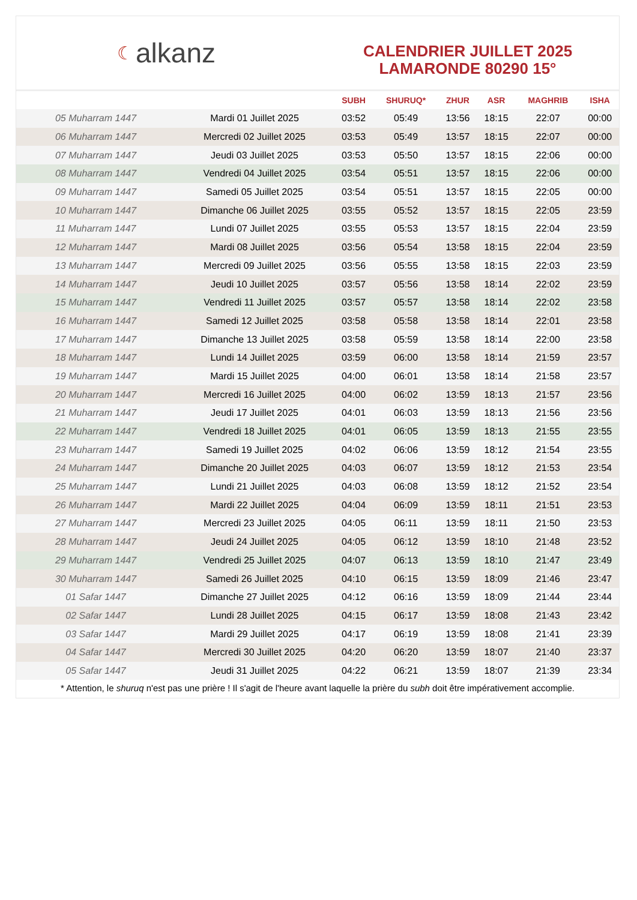☾ alkanz
CALENDRIER JUILLET 2025
LAMARONDE 80290 15°
| | | SUBH | SHURUQ* | ZHUR | ASR | MAGHRIB | ISHA |
| --- | --- | --- | --- | --- | --- | --- | --- |
| 05 Muharram 1447 | Mardi 01 Juillet 2025 | 03:52 | 05:49 | 13:56 | 18:15 | 22:07 | 00:00 |
| 06 Muharram 1447 | Mercredi 02 Juillet 2025 | 03:53 | 05:49 | 13:57 | 18:15 | 22:07 | 00:00 |
| 07 Muharram 1447 | Jeudi 03 Juillet 2025 | 03:53 | 05:50 | 13:57 | 18:15 | 22:06 | 00:00 |
| 08 Muharram 1447 | Vendredi 04 Juillet 2025 | 03:54 | 05:51 | 13:57 | 18:15 | 22:06 | 00:00 |
| 09 Muharram 1447 | Samedi 05 Juillet 2025 | 03:54 | 05:51 | 13:57 | 18:15 | 22:05 | 00:00 |
| 10 Muharram 1447 | Dimanche 06 Juillet 2025 | 03:55 | 05:52 | 13:57 | 18:15 | 22:05 | 23:59 |
| 11 Muharram 1447 | Lundi 07 Juillet 2025 | 03:55 | 05:53 | 13:57 | 18:15 | 22:04 | 23:59 |
| 12 Muharram 1447 | Mardi 08 Juillet 2025 | 03:56 | 05:54 | 13:58 | 18:15 | 22:04 | 23:59 |
| 13 Muharram 1447 | Mercredi 09 Juillet 2025 | 03:56 | 05:55 | 13:58 | 18:15 | 22:03 | 23:59 |
| 14 Muharram 1447 | Jeudi 10 Juillet 2025 | 03:57 | 05:56 | 13:58 | 18:14 | 22:02 | 23:59 |
| 15 Muharram 1447 | Vendredi 11 Juillet 2025 | 03:57 | 05:57 | 13:58 | 18:14 | 22:02 | 23:58 |
| 16 Muharram 1447 | Samedi 12 Juillet 2025 | 03:58 | 05:58 | 13:58 | 18:14 | 22:01 | 23:58 |
| 17 Muharram 1447 | Dimanche 13 Juillet 2025 | 03:58 | 05:59 | 13:58 | 18:14 | 22:00 | 23:58 |
| 18 Muharram 1447 | Lundi 14 Juillet 2025 | 03:59 | 06:00 | 13:58 | 18:14 | 21:59 | 23:57 |
| 19 Muharram 1447 | Mardi 15 Juillet 2025 | 04:00 | 06:01 | 13:58 | 18:14 | 21:58 | 23:57 |
| 20 Muharram 1447 | Mercredi 16 Juillet 2025 | 04:00 | 06:02 | 13:59 | 18:13 | 21:57 | 23:56 |
| 21 Muharram 1447 | Jeudi 17 Juillet 2025 | 04:01 | 06:03 | 13:59 | 18:13 | 21:56 | 23:56 |
| 22 Muharram 1447 | Vendredi 18 Juillet 2025 | 04:01 | 06:05 | 13:59 | 18:13 | 21:55 | 23:55 |
| 23 Muharram 1447 | Samedi 19 Juillet 2025 | 04:02 | 06:06 | 13:59 | 18:12 | 21:54 | 23:55 |
| 24 Muharram 1447 | Dimanche 20 Juillet 2025 | 04:03 | 06:07 | 13:59 | 18:12 | 21:53 | 23:54 |
| 25 Muharram 1447 | Lundi 21 Juillet 2025 | 04:03 | 06:08 | 13:59 | 18:12 | 21:52 | 23:54 |
| 26 Muharram 1447 | Mardi 22 Juillet 2025 | 04:04 | 06:09 | 13:59 | 18:11 | 21:51 | 23:53 |
| 27 Muharram 1447 | Mercredi 23 Juillet 2025 | 04:05 | 06:11 | 13:59 | 18:11 | 21:50 | 23:53 |
| 28 Muharram 1447 | Jeudi 24 Juillet 2025 | 04:05 | 06:12 | 13:59 | 18:10 | 21:48 | 23:52 |
| 29 Muharram 1447 | Vendredi 25 Juillet 2025 | 04:07 | 06:13 | 13:59 | 18:10 | 21:47 | 23:49 |
| 30 Muharram 1447 | Samedi 26 Juillet 2025 | 04:10 | 06:15 | 13:59 | 18:09 | 21:46 | 23:47 |
| 01 Safar 1447 | Dimanche 27 Juillet 2025 | 04:12 | 06:16 | 13:59 | 18:09 | 21:44 | 23:44 |
| 02 Safar 1447 | Lundi 28 Juillet 2025 | 04:15 | 06:17 | 13:59 | 18:08 | 21:43 | 23:42 |
| 03 Safar 1447 | Mardi 29 Juillet 2025 | 04:17 | 06:19 | 13:59 | 18:08 | 21:41 | 23:39 |
| 04 Safar 1447 | Mercredi 30 Juillet 2025 | 04:20 | 06:20 | 13:59 | 18:07 | 21:40 | 23:37 |
| 05 Safar 1447 | Jeudi 31 Juillet 2025 | 04:22 | 06:21 | 13:59 | 18:07 | 21:39 | 23:34 |
* Attention, le shuruq n'est pas une prière ! Il s'agit de l'heure avant laquelle la prière du subh doit être impérativement accomplie.